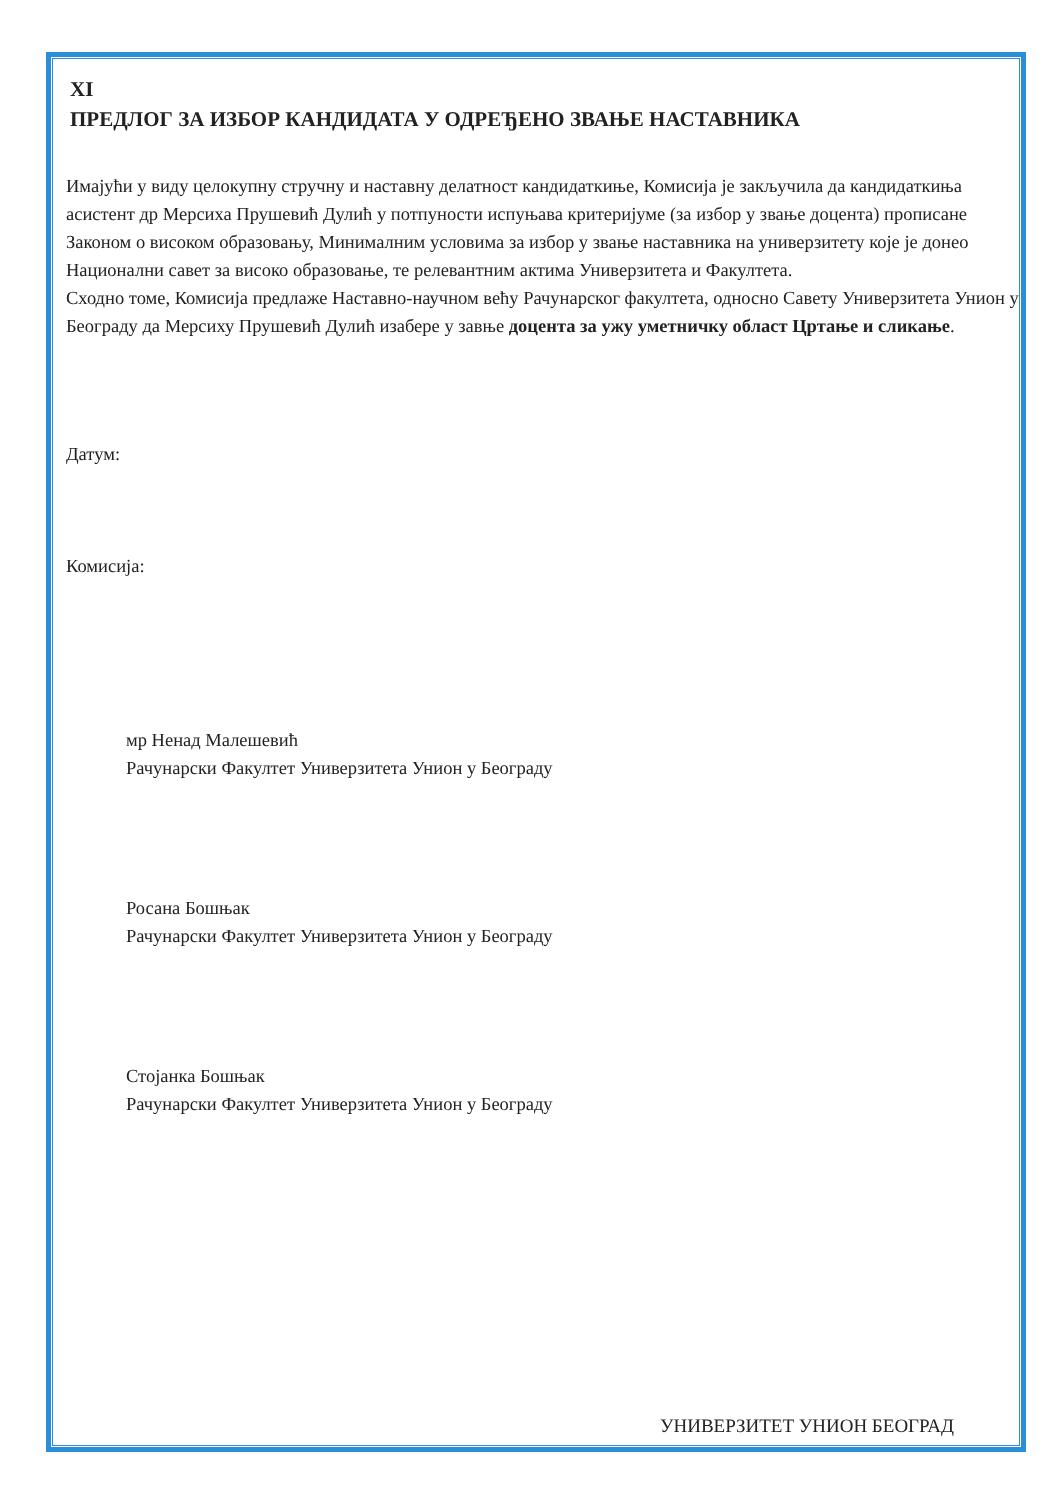XI
ПРЕДЛОГ ЗА ИЗБОР КАНДИДАТА У ОДРЕЂЕНО ЗВАЊЕ НАСТАВНИКА
Имајући у виду целокупну стручну и наставну делатност кандидаткиње, Комисија је закључила да кандидаткиња асистент др Мерсиха Прушевић Дулић у потпуности испуњава критеријуме (за избор у звање доцента) прописане Законом о високом образовању, Минималним условима за избор у звање наставника на универзитету које је донео Национални савет за високо образовање, те релевантним актима Универзитета и Факултета.
Сходно томе, Комисија предлаже Наставно-научном већу Рачунарског факултета, односно Савету Универзитета Унион у Београду да Мерсиху Прушевић Дулић изабере у завње доцента за ужу уметничку област Цртање и сликање.
Датум:
Комисија:
мр Ненад Малешевић
Рачунарски Факултет Универзитета Унион у Београду
Росана Бошњак
Рачунарски Факултет Универзитета Унион у Београду
Стојанка Бошњак
Рачунарски Факултет Универзитета Унион у Београду
УНИВЕРЗИТЕТ УНИОН БЕОГРАД